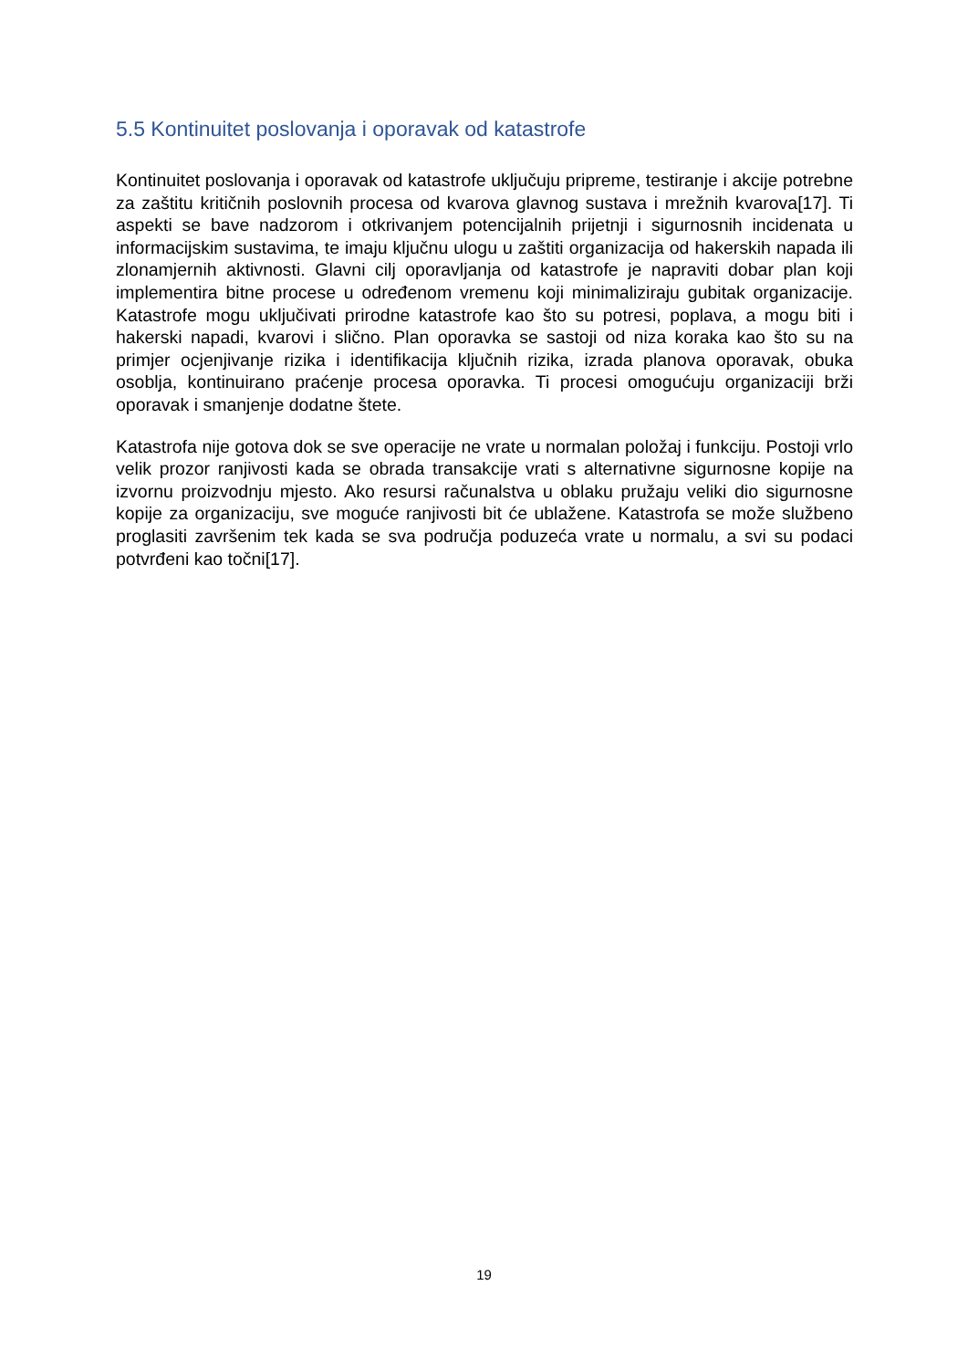5.5 Kontinuitet poslovanja i oporavak od katastrofe
Kontinuitet poslovanja i oporavak od katastrofe uključuju pripreme, testiranje i akcije potrebne za zaštitu kritičnih poslovnih procesa od kvarova glavnog sustava i mrežnih kvarova[17]. Ti aspekti se bave nadzorom i otkrivanjem potencijalnih prijetnji i sigurnosnih incidenata u informacijskim sustavima, te imaju ključnu ulogu u zaštiti organizacija od hakerskih napada ili zlonamjernih aktivnosti. Glavni cilj oporavljanja od katastrofe je napraviti dobar plan koji implementira bitne procese u određenom vremenu koji minimaliziraju gubitak organizacije. Katastrofe mogu uključivati prirodne katastrofe kao što su potresi, poplava, a mogu biti i hakerski napadi, kvarovi i slično. Plan oporavka se sastoji od niza koraka kao što su na primjer ocjenjivanje rizika i identifikacija ključnih rizika, izrada planova oporavak, obuka osoblja, kontinuirano praćenje procesa oporavka. Ti procesi omogućuju organizaciji brži oporavak i smanjenje dodatne štete.
Katastrofa nije gotova dok se sve operacije ne vrate u normalan položaj i funkciju. Postoji vrlo velik prozor ranjivosti kada se obrada transakcije vrati s alternativne sigurnosne kopije na izvornu proizvodnju mjesto. Ako resursi računalstva u oblaku pružaju veliki dio sigurnosne kopije za organizaciju, sve moguće ranjivosti bit će ublažene. Katastrofa se može službeno proglasiti završenim tek kada se sva područja poduzeća vrate u normalu, a svi su podaci potvrđeni kao točni[17].
19